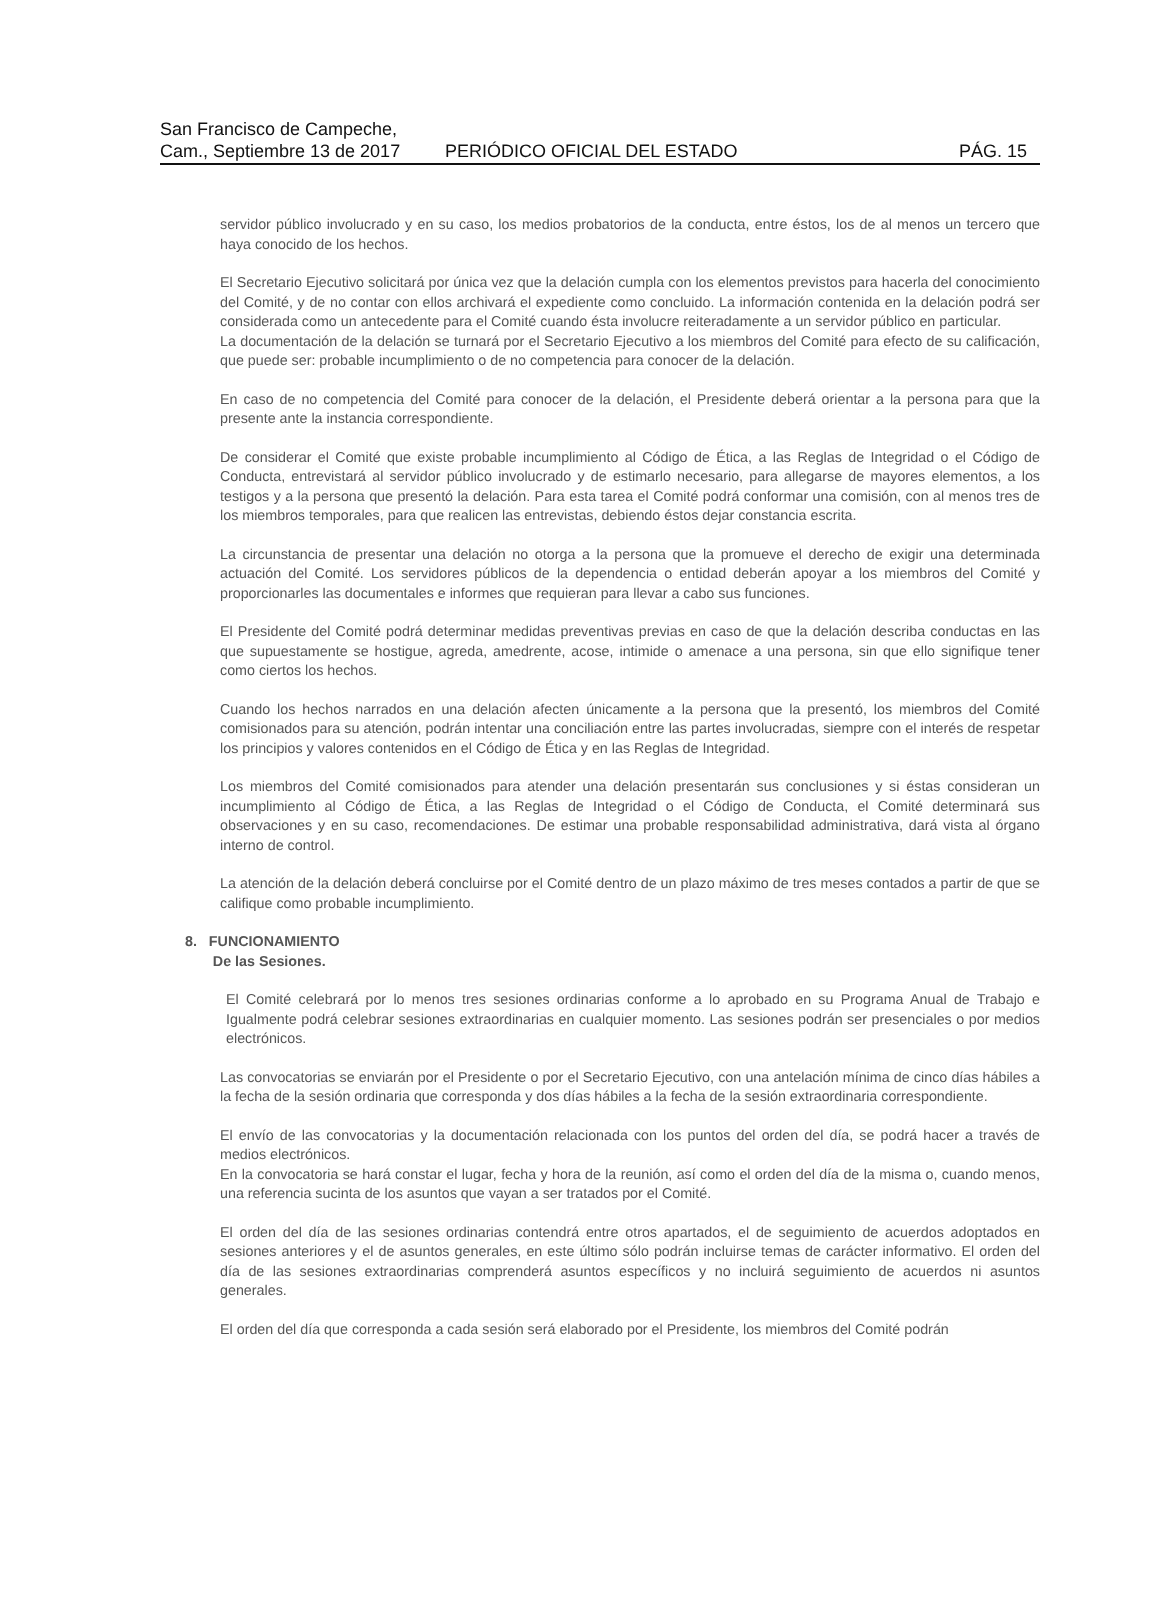San Francisco de Campeche,
Cam., Septiembre 13 de 2017
PERIÓDICO OFICIAL DEL ESTADO
PÁG. 15
servidor público involucrado y en su caso, los medios probatorios de la conducta, entre éstos, los de al menos un tercero que haya conocido de los hechos.
El Secretario Ejecutivo solicitará por única vez que la delación cumpla con los elementos previstos para hacerla del conocimiento del Comité, y de no contar con ellos archivará el expediente como concluido. La información contenida en la delación podrá ser considerada como un antecedente para el Comité cuando ésta involucre reiteradamente a un servidor público en particular.
La documentación de la delación se turnará por el Secretario Ejecutivo a los miembros del Comité para efecto de su calificación, que puede ser: probable incumplimiento o de no competencia para conocer de la delación.
En caso de no competencia del Comité para conocer de la delación, el Presidente deberá orientar a la persona para que la presente ante la instancia correspondiente.
De considerar el Comité que existe probable incumplimiento al Código de Ética, a las Reglas de Integridad o el Código de Conducta, entrevistará al servidor público involucrado y de estimarlo necesario, para allegarse de mayores elementos, a los testigos y a la persona que presentó la delación. Para esta tarea el Comité podrá conformar una comisión, con al menos tres de los miembros temporales, para que realicen las entrevistas, debiendo éstos dejar constancia escrita.
La circunstancia de presentar una delación no otorga a la persona que la promueve el derecho de exigir una determinada actuación del Comité. Los servidores públicos de la dependencia o entidad deberán apoyar a los miembros del Comité y proporcionarles las documentales e informes que requieran para llevar a cabo sus funciones.
El Presidente del Comité podrá determinar medidas preventivas previas en caso de que la delación describa conductas en las que supuestamente se hostigue, agreda, amedrente, acose, intimide o amenace a una persona, sin que ello signifique tener como ciertos los hechos.
Cuando los hechos narrados en una delación afecten únicamente a la persona que la presentó, los miembros del Comité comisionados para su atención, podrán intentar una conciliación entre las partes involucradas, siempre con el interés de respetar los principios y valores contenidos en el Código de Ética y en las Reglas de Integridad.
Los miembros del Comité comisionados para atender una delación presentarán sus conclusiones y si éstas consideran un incumplimiento al Código de Ética, a las Reglas de Integridad o el Código de Conducta, el Comité determinará sus observaciones y en su caso, recomendaciones. De estimar una probable responsabilidad administrativa, dará vista al órgano interno de control.
La atención de la delación deberá concluirse por el Comité dentro de un plazo máximo de tres meses contados a partir de que se califique como probable incumplimiento.
8. FUNCIONAMIENTO
De las Sesiones.
El Comité celebrará por lo menos tres sesiones ordinarias conforme a lo aprobado en su Programa Anual de Trabajo e Igualmente podrá celebrar sesiones extraordinarias en cualquier momento. Las sesiones podrán ser presenciales o por medios electrónicos.
Las convocatorias se enviarán por el Presidente o por el Secretario Ejecutivo, con una antelación mínima de cinco días hábiles a la fecha de la sesión ordinaria que corresponda y dos días hábiles a la fecha de la sesión extraordinaria correspondiente.
El envío de las convocatorias y la documentación relacionada con los puntos del orden del día, se podrá hacer a través de medios electrónicos.
En la convocatoria se hará constar el lugar, fecha y hora de la reunión, así como el orden del día de la misma o, cuando menos, una referencia sucinta de los asuntos que vayan a ser tratados por el Comité.
El orden del día de las sesiones ordinarias contendrá entre otros apartados, el de seguimiento de acuerdos adoptados en sesiones anteriores y el de asuntos generales, en este último sólo podrán incluirse temas de carácter informativo. El orden del día de las sesiones extraordinarias comprenderá asuntos específicos y no incluirá seguimiento de acuerdos ni asuntos generales.
El orden del día que corresponda a cada sesión será elaborado por el Presidente, los miembros del Comité podrán